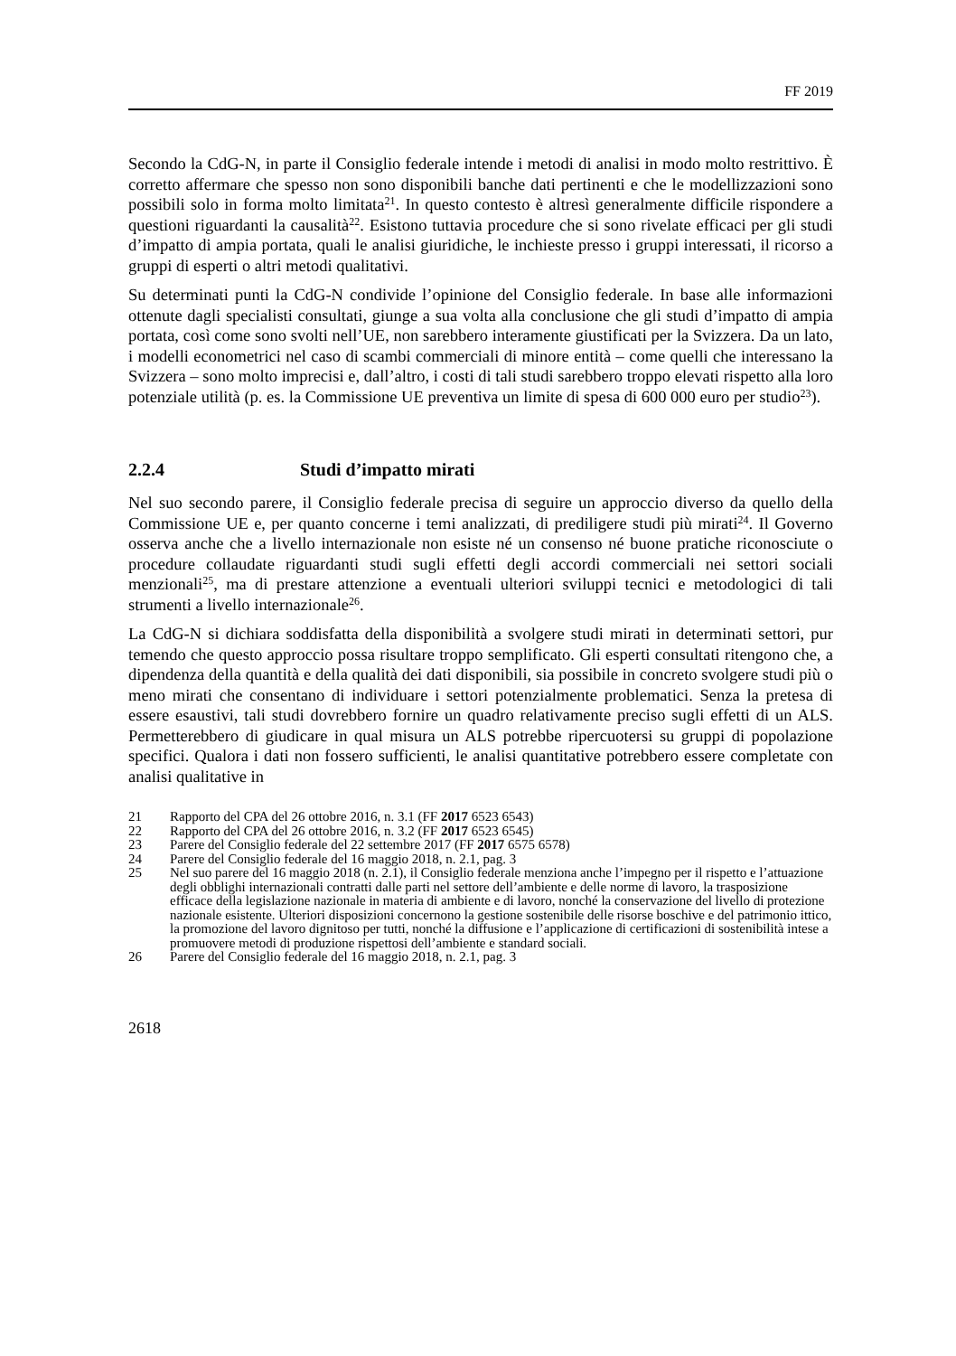FF 2019
Secondo la CdG-N, in parte il Consiglio federale intende i metodi di analisi in modo molto restrittivo. È corretto affermare che spesso non sono disponibili banche dati pertinenti e che le modellizzazioni sono possibili solo in forma molto limitata<sup>21</sup>. In questo contesto è altresì generalmente difficile rispondere a questioni riguardanti la causalità<sup>22</sup>. Esistono tuttavia procedure che si sono rivelate efficaci per gli studi d’impatto di ampia portata, quali le analisi giuridiche, le inchieste presso i gruppi interessati, il ricorso a gruppi di esperti o altri metodi qualitativi.
Su determinati punti la CdG-N condivide l’opinione del Consiglio federale. In base alle informazioni ottenute dagli specialisti consultati, giunge a sua volta alla conclusione che gli studi d’impatto di ampia portata, così come sono svolti nell’UE, non sarebbero interamente giustificati per la Svizzera. Da un lato, i modelli econometrici nel caso di scambi commerciali di minore entità – come quelli che interessano la Svizzera – sono molto imprecisi e, dall’altro, i costi di tali studi sarebbero troppo elevati rispetto alla loro potenziale utilità (p. es. la Commissione UE preventiva un limite di spesa di 600 000 euro per studio<sup>23</sup>).
2.2.4 Studi d’impatto mirati
Nel suo secondo parere, il Consiglio federale precisa di seguire un approccio diverso da quello della Commissione UE e, per quanto concerne i temi analizzati, di prediligere studi più mirati<sup>24</sup>. Il Governo osserva anche che a livello internazionale non esiste né un consenso né buone pratiche riconosciute o procedure collaudate riguardanti studi sugli effetti degli accordi commerciali nei settori sociali menzionali<sup>25</sup>, ma di prestare attenzione a eventuali ulteriori sviluppi tecnici e metodologici di tali strumenti a livello internazionale<sup>26</sup>.
La CdG-N si dichiara soddisfatta della disponibilità a svolgere studi mirati in determinati settori, pur temendo che questo approccio possa risultare troppo semplificato. Gli esperti consultati ritengono che, a dipendenza della quantità e della qualità dei dati disponibili, sia possibile in concreto svolgere studi più o meno mirati che consentano di individuare i settori potenzialmente problematici. Senza la pretesa di essere esaustivi, tali studi dovrebbero fornire un quadro relativamente preciso sugli effetti di un ALS. Permetterebbero di giudicare in qual misura un ALS potrebbe ripercuotersi su gruppi di popolazione specifici. Qualora i dati non fossero sufficienti, le analisi quantitative potrebbero essere completate con analisi qualitative in
21 Rapporto del CPA del 26 ottobre 2016, n. 3.1 (FF 2017 6523 6543)
22 Rapporto del CPA del 26 ottobre 2016, n. 3.2 (FF 2017 6523 6545)
23 Parere del Consiglio federale del 22 settembre 2017 (FF 2017 6575 6578)
24 Parere del Consiglio federale del 16 maggio 2018, n. 2.1, pag. 3
25 Nel suo parere del 16 maggio 2018 (n. 2.1), il Consiglio federale menziona anche l’impegno per il rispetto e l’attuazione degli obblighi internazionali contratti dalle parti nel settore dell’ambiente e delle norme di lavoro, la trasposizione efficace della legislazione nazionale in materia di ambiente e di lavoro, nonché la conservazione del livello di protezione nazionale esistente. Ulteriori disposizioni concernono la gestione sostenibile delle risorse boschive e del patrimonio ittico, la promozione del lavoro dignitoso per tutti, nonché la diffusione e l’applicazione di certificazioni di sostenibilità intese a promuovere metodi di produzione rispettosi dell’ambiente e standard sociali.
26 Parere del Consiglio federale del 16 maggio 2018, n. 2.1, pag. 3
2618